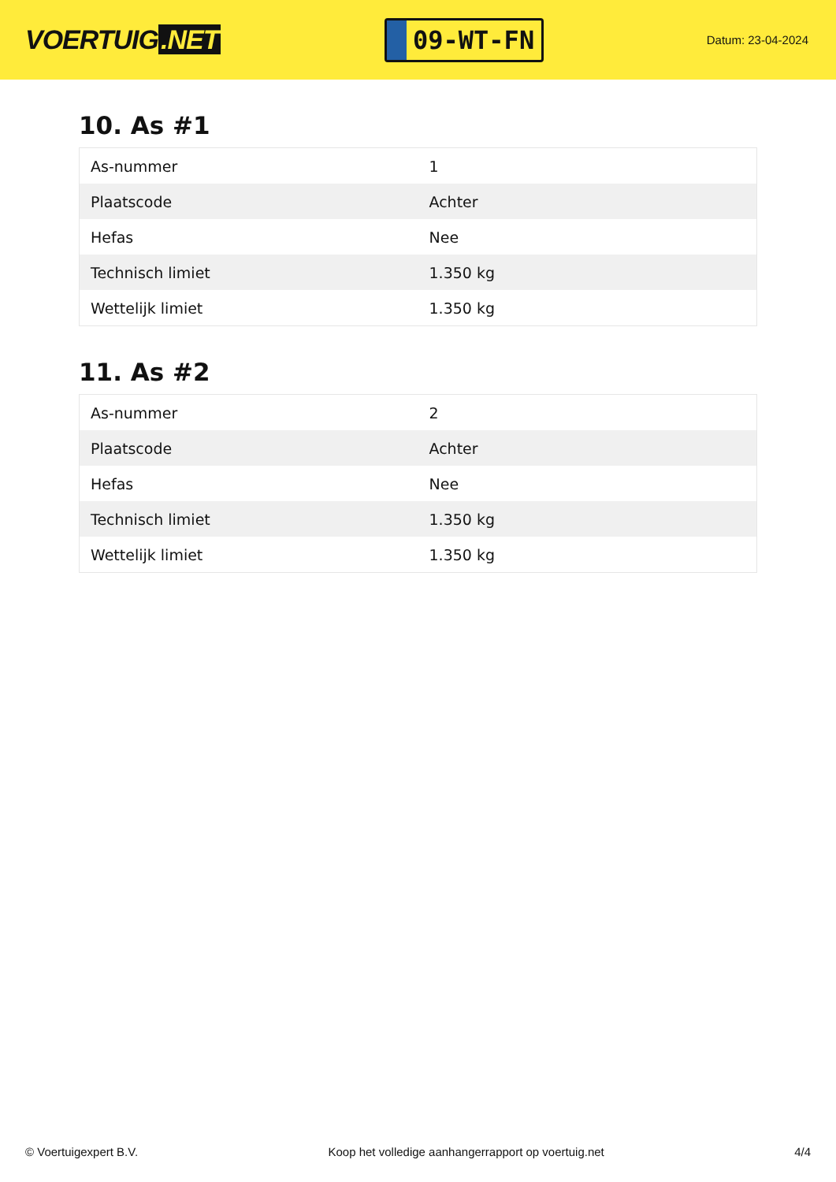VOERTUIG.NET
09-WT-FN
Datum: 23-04-2024
10. As #1
| As-nummer | 1 |
| Plaatscode | Achter |
| Hefas | Nee |
| Technisch limiet | 1.350 kg |
| Wettelijk limiet | 1.350 kg |
11. As #2
| As-nummer | 2 |
| Plaatscode | Achter |
| Hefas | Nee |
| Technisch limiet | 1.350 kg |
| Wettelijk limiet | 1.350 kg |
© Voertuigexpert B.V. Koop het volledige aanhangerrapport op voertuig.net 4/4